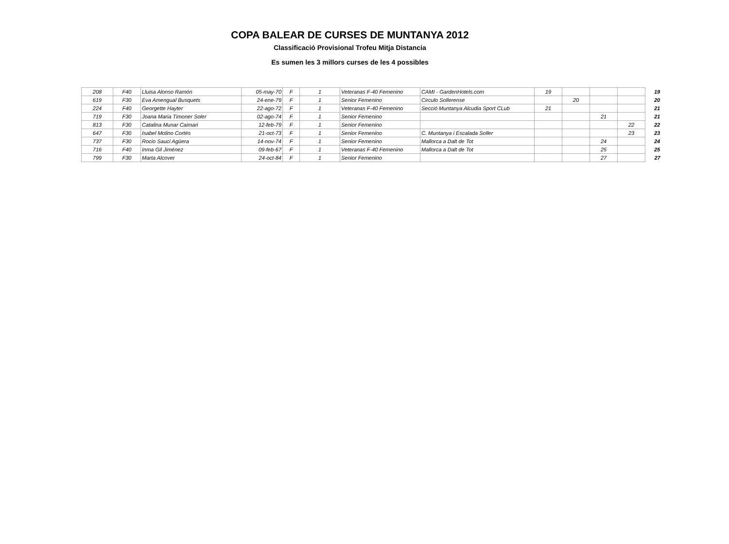COPA BALEAR DE CURSES DE MUNTANYA 2012
Classificació Provisional Trofeu Mitja Distancia
Es sumen les 3 millors curses de les 4 possibles
| 208 | F40 | Lluisa Alonso Ramón | 05-may-70 | F | 1 | Veteranas F-40 Femenino | CAMI - GardenHotels.com | 19 | | | | 19 |
| 619 | F30 | Eva Amengual Busquets | 24-ene-79 | F | 1 | Senior Femenino | Circulo Sollerense | | 20 | | | 20 |
| 224 | F40 | Georgette Hayter | 22-ago-72 | F | 1 | Veteranas F-40 Femenino | Secció Muntanya Alcudia Sport CLub | 21 | | | | 21 |
| 719 | F30 | Joana Maria Timoner Soler | 02-ago-74 | F | 1 | Senior Femenino | | | | 21 | | 21 |
| 813 | F30 | Catalina Munar Caimari | 12-feb-79 | F | 1 | Senior Femenino | | | | | 22 | 22 |
| 647 | F30 | Isabel Molino Cortés | 21-oct-73 | F | 1 | Senior Femenino | C. Muntanya i Escalada Soller | | | | 23 | 23 |
| 737 | F30 | Rocio Sauci Agüera | 14-nov-74 | F | 1 | Senior Femenino | Mallorca a Dalt de Tot | | | 24 | | 24 |
| 716 | F40 | Inma Gil Jiménez | 09-feb-67 | F | 1 | Veteranas F-40 Femenino | Mallorca a Dalt de Tot | | | 25 | | 25 |
| 799 | F30 | Marta Alcover | 24-oct-84 | F | 1 | Senior Femenino | | | | 27 | | 27 |